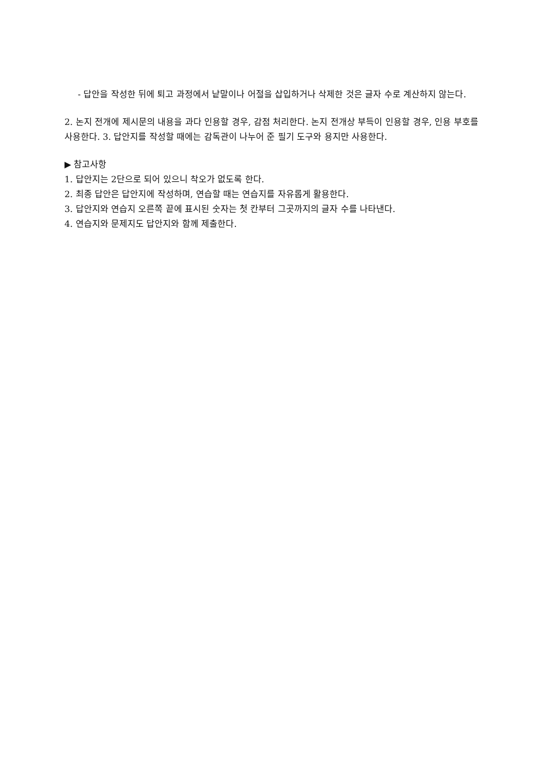- 답안을 작성한 뒤에 퇴고 과정에서 낱말이나 어절을 삽입하거나 삭제한 것은 글자 수로 계산하지 않는다.
2. 논지 전개에 제시문의 내용을 과다 인용할 경우, 감점 처리한다. 논지 전개상 부득이 인용할 경우, 인용 부호를 사용한다. 3. 답안지를 작성할 때에는 감독관이 나누어 준 필기 도구와 용지만 사용한다.
▶ 참고사항
1. 답안지는 2단으로 되어 있으니 착오가 없도록 한다.
2. 최종 답안은 답안지에 작성하며, 연습할 때는 연습지를 자유롭게 활용한다.
3. 답안지와 연습지 오른쪽 끝에 표시된 숫자는 첫 칸부터 그곳까지의 글자 수를 나타낸다.
4. 연습지와 문제지도 답안지와 함께 제출한다.